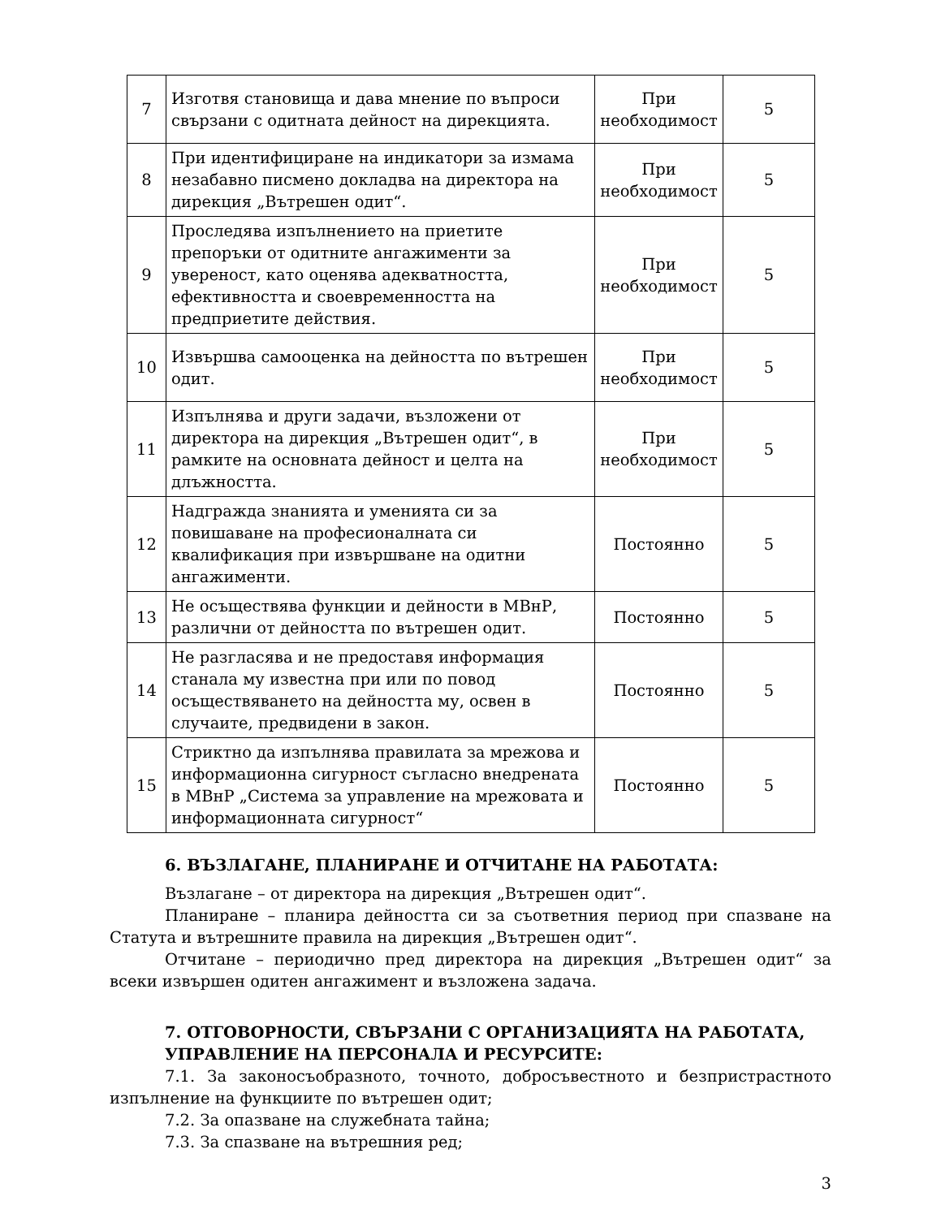| 7 | Изготвя становища и дава мнение по въпроси свързани с одитната дейност на дирекцията. | При необходимост | 5 |
| 8 | При идентифициране на индикатори за измама незабавно писмено докладва на директора на дирекция „Вътрешен одит“. | При необходимост | 5 |
| 9 | Проследява изпълнението на приетите препоръки от одитните ангажименти за увереност, като оценява адекватността, ефективността и своевременността на предприетите действия. | При необходимост | 5 |
| 10 | Извършва самооценка на дейността по вътрешен одит. | При необходимост | 5 |
| 11 | Изпълнява и други задачи, възложени от директора на дирекция „Вътрешен одит“, в рамките на основната дейност и целта на длъжността. | При необходимост | 5 |
| 12 | Надгражда знанията и уменията си за повишаване на професионалната си квалификация при извършване на одитни ангажименти. | Постоянно | 5 |
| 13 | Не осъществява функции и дейности в МВнР, различни от дейността по вътрешен одит. | Постоянно | 5 |
| 14 | Не разгласява и не предоставя информация станала му известна при или по повод осъществяването на дейността му, освен в случаите, предвидени в закон. | Постоянно | 5 |
| 15 | Стриктно да изпълнява правилата за мрежова и информационна сигурност съгласно внедрената в МВнР „Система за управление на мрежовата и информационната сигурност“ | Постоянно | 5 |
6. ВЪЗЛАГАНЕ, ПЛАНИРАНЕ И ОТЧИТАНЕ НА РАБОТАТА:
Възлагане – от директора на дирекция „Вътрешен одит“.
Планиране – планира дейността си за съответния период при спазване на Статута и вътрешните правила на дирекция „Вътрешен одит“.
Отчитане – периодично пред директора на дирекция „Вътрешен одит“ за всеки извършен одитен ангажимент и възложена задача.
7. ОТГОВОРНОСТИ, СВЪРЗАНИ С ОРГАНИЗАЦИЯТА НА РАБОТАТА, УПРАВЛЕНИЕ НА ПЕРСОНАЛА И РЕСУРСИТЕ:
7.1. За законосъобразното, точното, добросъвестното и безпристрастното изпълнение на функциите по вътрешен одит;
7.2. За опазване на служебната тайна;
7.3. За спазване на вътрешния ред;
3